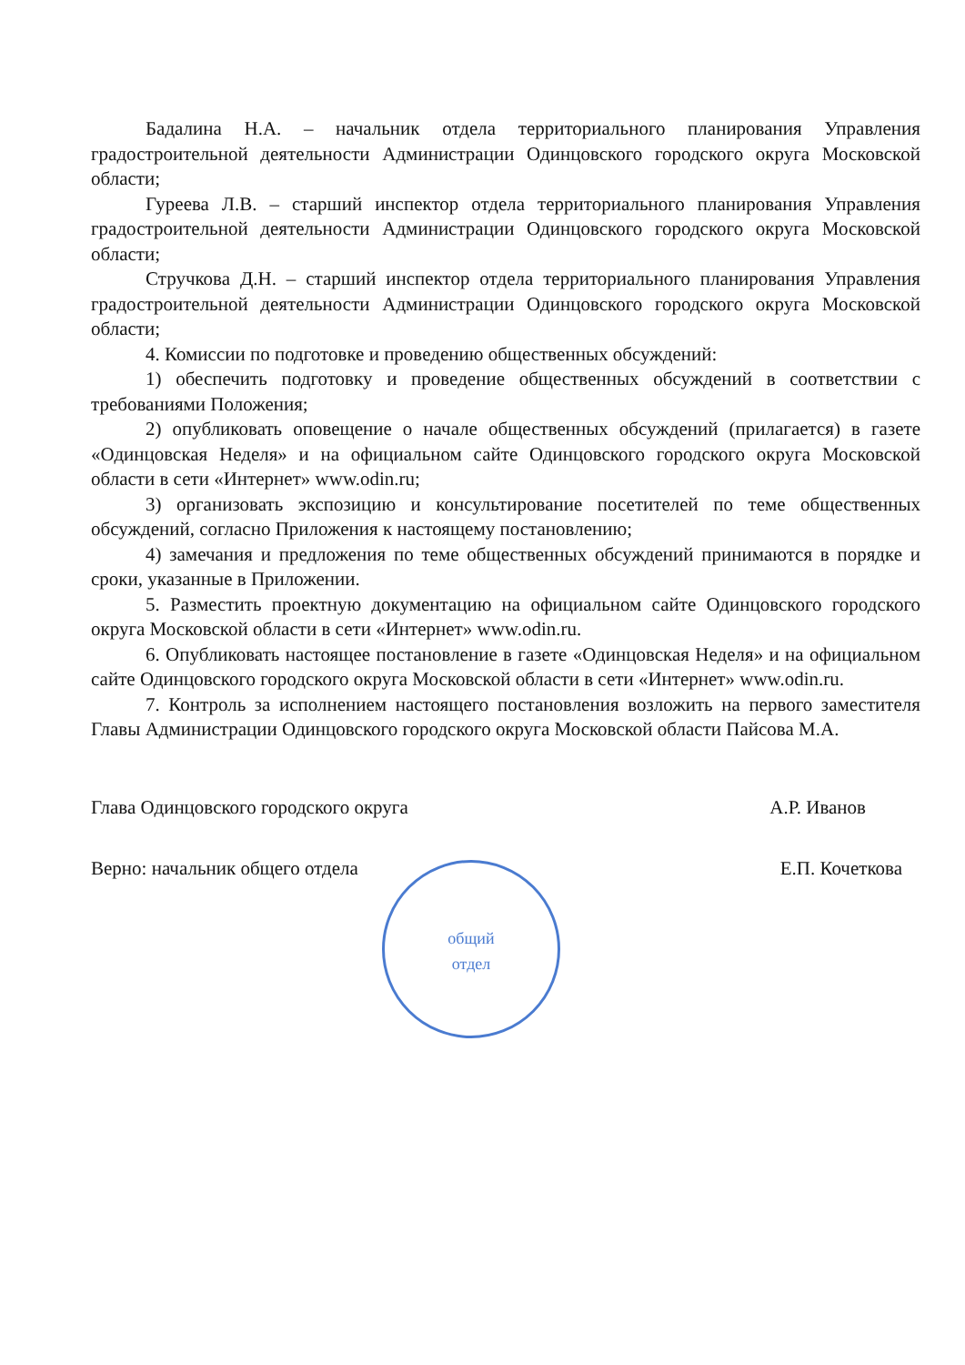Бадалина Н.А. – начальник отдела территориального планирования Управления градостроительной деятельности Администрации Одинцовского городского округа Московской области;
Гуреева Л.В. – старший инспектор отдела территориального планирования Управления градостроительной деятельности Администрации Одинцовского городского округа Московской области;
Стручкова Д.Н. – старший инспектор отдела территориального планирования Управления градостроительной деятельности Администрации Одинцовского городского округа Московской области;
4. Комиссии по подготовке и проведению общественных обсуждений:
1) обеспечить подготовку и проведение общественных обсуждений в соответствии с требованиями Положения;
2) опубликовать оповещение о начале общественных обсуждений (прилагается) в газете «Одинцовская Неделя» и на официальном сайте Одинцовского городского округа Московской области в сети «Интернет» www.odin.ru;
3) организовать экспозицию и консультирование посетителей по теме общественных обсуждений, согласно Приложения к настоящему постановлению;
4) замечания и предложения по теме общественных обсуждений принимаются в порядке и сроки, указанные в Приложении.
5. Разместить проектную документацию на официальном сайте Одинцовского городского округа Московской области в сети «Интернет» www.odin.ru.
6. Опубликовать настоящее постановление в газете «Одинцовская Неделя» и на официальном сайте Одинцовского городского округа Московской области в сети «Интернет» www.odin.ru.
7. Контроль за исполнением настоящего постановления возложить на первого заместителя Главы Администрации Одинцовского городского округа Московской области Пайсова М.А.
Глава Одинцовского городского округа А.Р. Иванов
Верно: начальник общего отдела Е.П. Кочеткова
общий
отдел